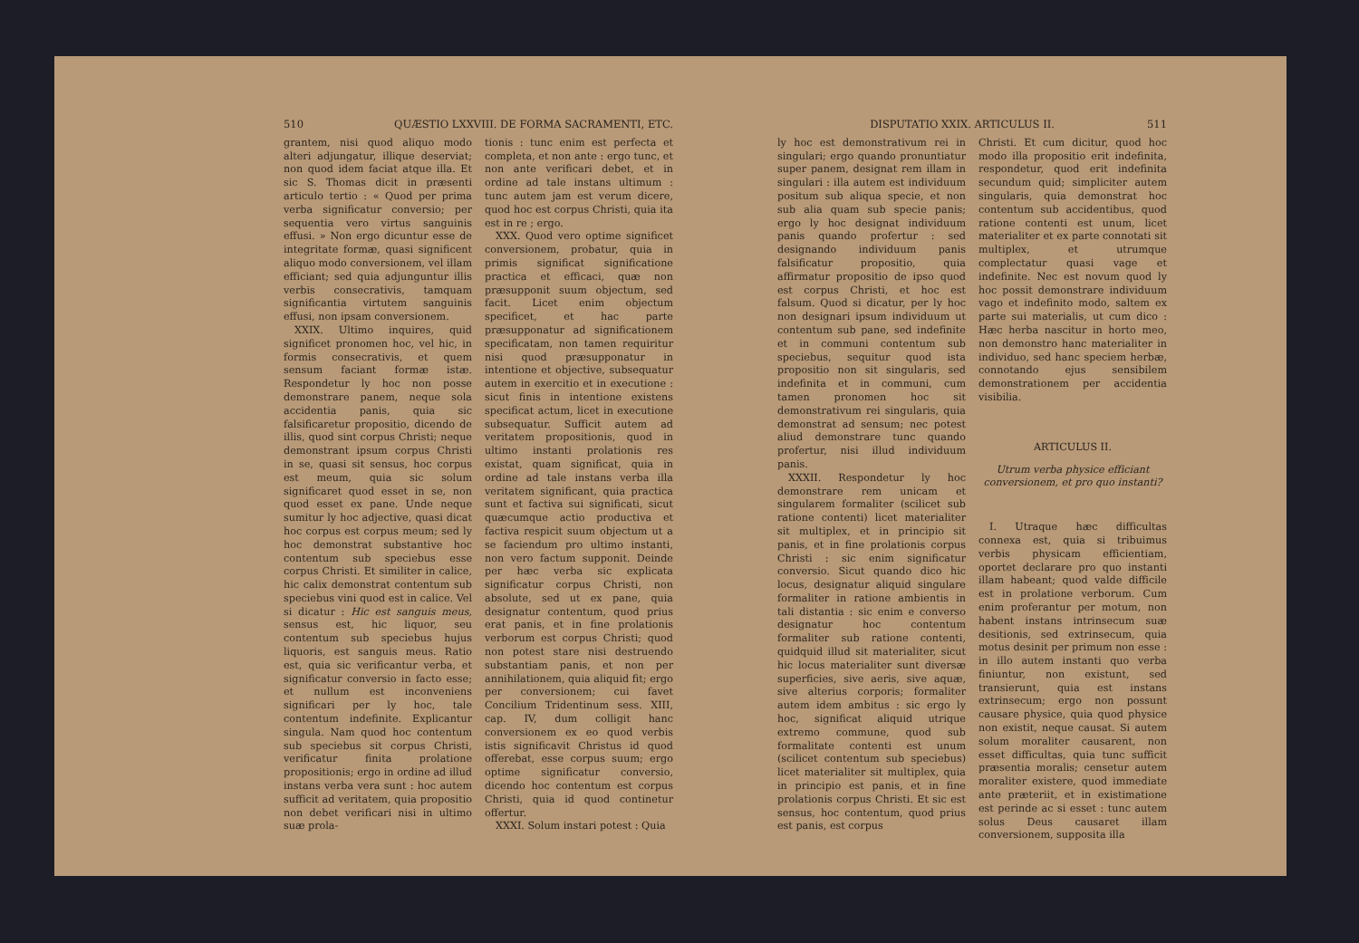510 QUÆSTIO LXXVIII. DE FORMA SACRAMENTI, ETC.
grantem, nisi quod aliquo modo alteri adjungatur, illique deserviat; non quod idem faciat atque illa. Et sic S. Thomas dicit in præsenti articulo tertio : « Quod per prima verba significatur conversio; per sequentia vero virtus sanguinis effusi. » Non ergo dicuntur esse de integritate formæ, quasi significent aliquo modo conversionem, vel illam efficiant; sed quia adjunguntur illis verbis consecrativis, tamquam significantia virtutem sanguinis effusi, non ipsam conversionem.
XXIX. Ultimo inquires, quid significet pronomen hoc, vel hic, in formis consecrativis, et quem sensum faciant formæ istæ. Respondetur ly hoc non posse demonstrare panem, neque sola accidentia panis, quia sic falsificaretur propositio, dicendo de illis, quod sint corpus Christi; neque demonstrant ipsum corpus Christi in se, quasi sit sensus, hoc corpus est meum, quia sic solum significaret quod esset in se, non quod esset ex pane. Unde neque sumitur ly hoc adjective, quasi dicat hoc corpus est corpus meum; sed ly hoc demonstrat substantive hoc contentum sub speciebus esse corpus Christi. Et similiter in calice, hic calix demonstrat contentum sub speciebus vini quod est in calice. Vel si dicatur : Hic est sanguis meus, sensus est, hic liquor, seu contentum sub speciebus hujus liquoris, est sanguis meus. Ratio est, quia sic verificantur verba, et significatur conversio in facto esse; et nullum est inconveniens significari per ly hoc, tale contentum indefinite. Explicantur singula. Nam quod hoc contentum sub speciebus sit corpus Christi, verificatur finita prolatione propositionis; ergo in ordine ad illud instans verba vera sunt : hoc autem sufficit ad veritatem, quia propositio non debet verificari nisi in ultimo suæ prola-
tionis : tunc enim est perfecta et completa, et non ante : ergo tunc, et non ante verificari debet, et in ordine ad tale instans ultimum : tunc autem jam est verum dicere, quod hoc est corpus Christi, quia ita est in re ; ergo.
XXX. Quod vero optime significet conversionem, probatur, quia in primis significat significatione practica et efficaci, quæ non præsupponit suum objectum, sed facit. Licet enim objectum specificet, et hac parte præsupponatur ad significationem specificatam, non tamen requiritur nisi quod præsupponatur in intentione et objective, subsequatur autem in exercitio et in executione : sicut finis in intentione existens specificat actum, licet in executione subsequatur. Sufficit autem ad veritatem propositionis, quod in ultimo instanti prolationis res existat, quam significat, quia in ordine ad tale instans verba illa veritatem significant, quia practica sunt et factiva sui significati, sicut quæcumque actio productiva et factiva respicit suum objectum ut a se faciendum pro ultimo instanti, non vero factum supponit. Deinde per hæc verba sic explicata significatur corpus Christi, non absolute, sed ut ex pane, quia designatur contentum, quod prius erat panis, et in fine prolationis verborum est corpus Christi; quod non potest stare nisi destruendo substantiam panis, et non per annihilationem, quia aliquid fit; ergo per conversionem; cui favet Concilium Tridentinum sess. XIII, cap. IV, dum colligit hanc conversionem ex eo quod verbis istis significavit Christus id quod offerebat, esse corpus suum; ergo optime significatur conversio, dicendo hoc contentum est corpus Christi, quia id quod continetur offertur.
XXXI. Solum instari potest : Quia
DISPUTATIO XXIX. ARTICULUS II. 511
ly hoc est demonstrativum rei in singulari; ergo quando pronuntiatur super panem, designat rem illam in singulari : illa autem est individuum positum sub aliqua specie, et non sub alia quam sub specie panis; ergo ly hoc designat individuum panis quando profertur : sed designando individuum panis falsificatur propositio, quia affirmatur propositio de ipso quod est corpus Christi, et hoc est falsum. Quod si dicatur, per ly hoc non designari ipsum individuum ut contentum sub pane, sed indefinite et in communi contentum sub speciebus, sequitur quod ista propositio non sit singularis, sed indefinita et in communi, cum tamen pronomen hoc sit demonstrativum rei singularis, quia demonstrat ad sensum; nec potest aliud demonstrare tunc quando profertur, nisi illud individuum panis.
XXXII. Respondetur ly hoc demonstrare rem unicam et singularem formaliter (scilicet sub ratione contenti) licet materialiter sit multiplex, et in principio sit panis, et in fine prolationis corpus Christi : sic enim significatur conversio. Sicut quando dico hic locus, designatur aliquid singulare formaliter in ratione ambientis in tali distantia : sic enim e converso designatur hoc contentum formaliter sub ratione contenti, quidquid illud sit materialiter, sicut hic locus materialiter sunt diversæ superficies, sive aeris, sive aquæ, sive alterius corporis; formaliter autem idem ambitus : sic ergo ly hoc, significat aliquid utrique extremo commune, quod sub formalitate contenti est unum (scilicet contentum sub speciebus) licet materialiter sit multiplex, quia in principio est panis, et in fine prolationis corpus Christi. Et sic est sensus, hoc contentum, quod prius est panis, est corpus
Christi. Et cum dicitur, quod hoc modo illa propositio erit indefinita, respondetur, quod erit indefinita secundum quid; simpliciter autem singularis, quia demonstrat hoc contentum sub accidentibus, quod ratione contenti est unum, licet materialiter et ex parte connotati sit multiplex, et utrumque complectatur quasi vage et indefinite. Nec est novum quod ly hoc possit demonstrare individuum vago et indefinito modo, saltem ex parte sui materialis, ut cum dico : Hæc herba nascitur in horto meo, non demonstro hanc materialiter in individuo, sed hanc speciem herbæ, connotando ejus sensibilem demonstrationem per accidentia visibilia.
ARTICULUS II.
Utrum verba physice efficiant conversionem, et pro quo instanti?
I. Utraque hæc difficultas connexa est, quia si tribuimus verbis physicam efficientiam, oportet declarare pro quo instanti illam habeant; quod valde difficile est in prolatione verborum. Cum enim proferantur per motum, non habent instans intrinsecum suæ desitionis, sed extrinsecum, quia motus desinit per primum non esse : in illo autem instanti quo verba finiuntur, non existunt, sed transierunt, quia est instans extrinsecum; ergo non possunt causare physice, quia quod physice non existit, neque causat. Si autem solum moraliter causarent, non esset difficultas, quia tunc sufficit præsentia moralis; censetur autem moraliter existere, quod immediate ante præteriit, et in existimatione est perinde ac si esset : tunc autem solus Deus causaret illam conversionem, supposita illa